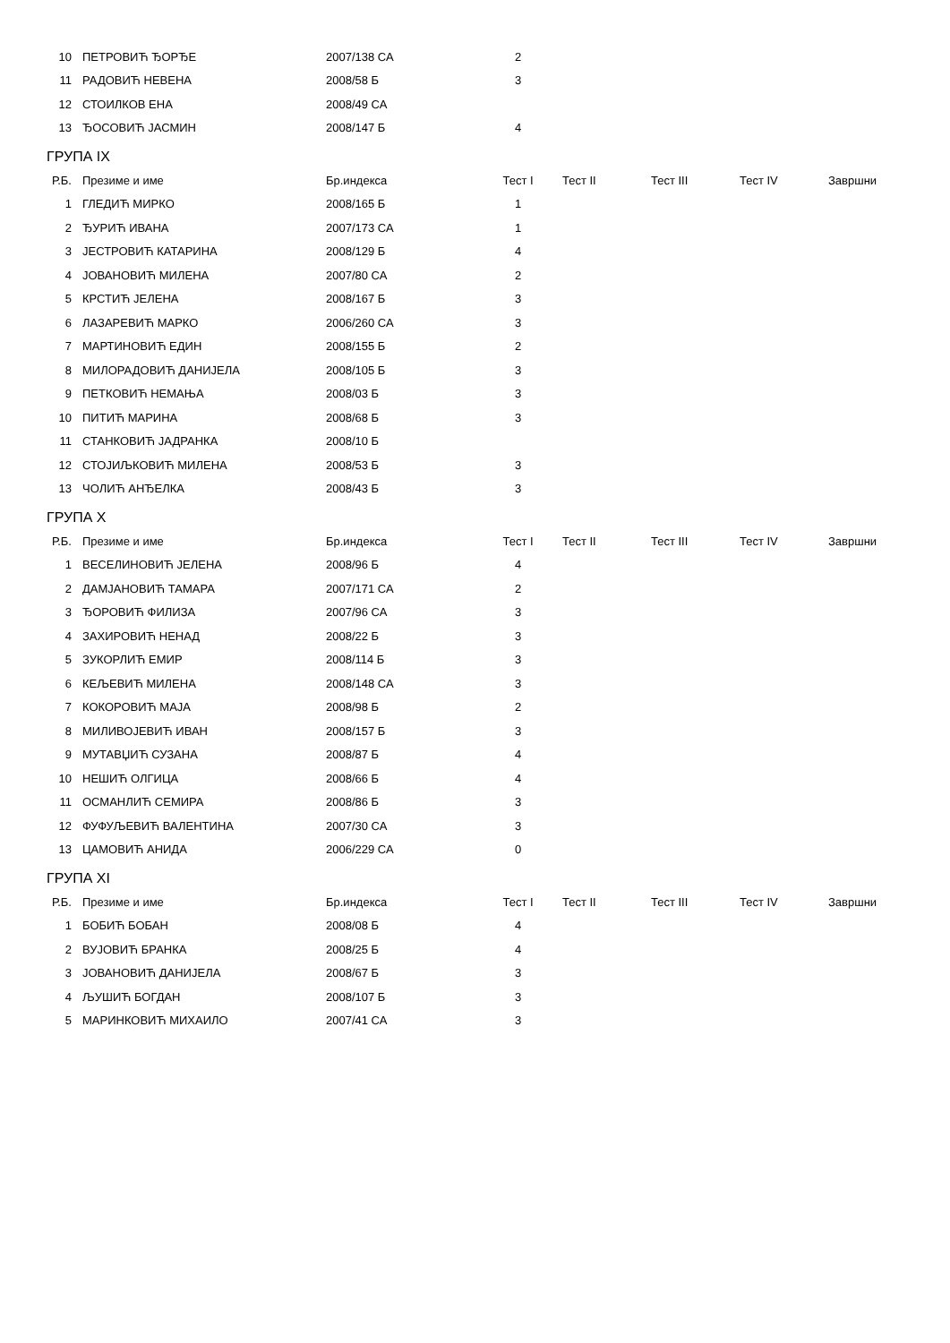| 10 | ПЕТРОВИЋ ЂОРЂЕ | 2007/138 СА | 2 |
| 11 | РАДОВИЋ НЕВЕНА | 2008/58 Б | 3 |
| 12 | СТОИЛКОВ ЕНА | 2008/49 СА | |
| 13 | ЂОСОВИЋ ЈАСМИН | 2008/147 Б | 4 |
ГРУПА IX
| Р.Б. | Презиме и име | Бр.индекса | Тест I | Тест II | Тест III | Тест IV | Завршни |
| --- | --- | --- | --- | --- | --- | --- | --- |
| 1 | ГЛЕДИЋ МИРКО | 2008/165 Б | 1 | | | | |
| 2 | ЂУРИЋ ИВАНА | 2007/173 СА | 1 | | | | |
| 3 | ЈЕСТРОВИЋ КАТАРИНА | 2008/129 Б | 4 | | | | |
| 4 | ЈОВАНОВИЋ МИЛЕНА | 2007/80 СА | 2 | | | | |
| 5 | КРСТИЋ ЈЕЛЕНА | 2008/167 Б | 3 | | | | |
| 6 | ЛАЗАРЕВИЋ МАРКО | 2006/260 СА | 3 | | | | |
| 7 | МАРТИНОВИЋ ЕДИН | 2008/155 Б | 2 | | | | |
| 8 | МИЛОРАДОВИЋ ДАНИЈЕЛА | 2008/105 Б | 3 | | | | |
| 9 | ПЕТКОВИЋ НЕМАЊА | 2008/03 Б | 3 | | | | |
| 10 | ПИТИЋ МАРИНА | 2008/68 Б | 3 | | | | |
| 11 | СТАНКОВИЋ ЈАДРАНКА | 2008/10 Б | | | | | |
| 12 | СТОЈИЉКОВИЋ МИЛЕНА | 2008/53 Б | 3 | | | | |
| 13 | ЧОЛИЋ АНЂЕЛКА | 2008/43 Б | 3 | | | | |
ГРУПА X
| Р.Б. | Презиме и име | Бр.индекса | Тест I | Тест II | Тест III | Тест IV | Завршни |
| --- | --- | --- | --- | --- | --- | --- | --- |
| 1 | ВЕСЕЛИНОВИЋ ЈЕЛЕНА | 2008/96 Б | 4 | | | | |
| 2 | ДАМЈАНОВИЋ ТАМАРА | 2007/171 СА | 2 | | | | |
| 3 | ЂОРОВИЋ ФИЛИЗА | 2007/96 СА | 3 | | | | |
| 4 | ЗАХИРОВИЋ НЕНАД | 2008/22 Б | 3 | | | | |
| 5 | ЗУКОРЛИЋ ЕМИР | 2008/114 Б | 3 | | | | |
| 6 | КЕЉЕВИЋ МИЛЕНА | 2008/148 СА | 3 | | | | |
| 7 | КОКОРОВИЋ МАЈА | 2008/98 Б | 2 | | | | |
| 8 | МИЛИВОЈЕВИЋ ИВАН | 2008/157 Б | 3 | | | | |
| 9 | МУТАВЏИЋ СУЗАНА | 2008/87 Б | 4 | | | | |
| 10 | НЕШИЋ ОЛГИЦА | 2008/66 Б | 4 | | | | |
| 11 | ОСМАНЛИЋ СЕМИРА | 2008/86 Б | 3 | | | | |
| 12 | ФУФУЉЕВИЋ ВАЛЕНТИНА | 2007/30 СА | 3 | | | | |
| 13 | ЦАМОВИЋ АНИДА | 2006/229 СА | 0 | | | | |
ГРУПА XI
| Р.Б. | Презиме и име | Бр.индекса | Тест I | Тест II | Тест III | Тест IV | Завршни |
| --- | --- | --- | --- | --- | --- | --- | --- |
| 1 | БОБИЋ БОБАН | 2008/08 Б | 4 | | | | |
| 2 | ВУЈОВИЋ БРАНКА | 2008/25 Б | 4 | | | | |
| 3 | ЈОВАНОВИЋ ДАНИЈЕЛА | 2008/67 Б | 3 | | | | |
| 4 | ЉУШИЋ БОГДАН | 2008/107 Б | 3 | | | | |
| 5 | МАРИНКОВИЋ МИХАИЛО | 2007/41 СА | 3 | | | | |